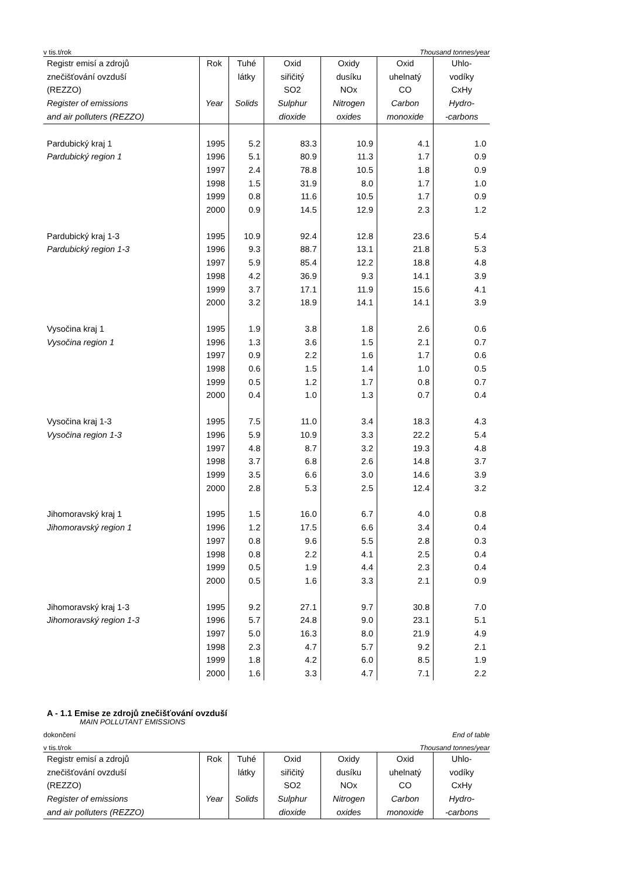v tis.t/rok Thousand tonnes/year
| Registr emisí a zdrojů znečišťování ovzduší (REZZO) Register of emissions and air polluters (REZZO) | Rok Year | Tuhé látky Solids | Oxid siřičitý SO2 Sulphur dioxide | Oxidy dusíku NOx Nitrogen oxides | Oxid uhelnatý CO Carbon monoxide | Uhlo- vodíky CxHy Hydro- -carbons |
| --- | --- | --- | --- | --- | --- | --- |
| Pardubický kraj 1 | 1995 | 5.2 | 83.3 | 10.9 | 4.1 | 1.0 |
| Pardubický region 1 | 1996 | 5.1 | 80.9 | 11.3 | 1.7 | 0.9 |
| | 1997 | 2.4 | 78.8 | 10.5 | 1.8 | 0.9 |
| | 1998 | 1.5 | 31.9 | 8.0 | 1.7 | 1.0 |
| | 1999 | 0.8 | 11.6 | 10.5 | 1.7 | 0.9 |
| | 2000 | 0.9 | 14.5 | 12.9 | 2.3 | 1.2 |
| Pardubický kraj 1-3 | 1995 | 10.9 | 92.4 | 12.8 | 23.6 | 5.4 |
| Pardubický region 1-3 | 1996 | 9.3 | 88.7 | 13.1 | 21.8 | 5.3 |
| | 1997 | 5.9 | 85.4 | 12.2 | 18.8 | 4.8 |
| | 1998 | 4.2 | 36.9 | 9.3 | 14.1 | 3.9 |
| | 1999 | 3.7 | 17.1 | 11.9 | 15.6 | 4.1 |
| | 2000 | 3.2 | 18.9 | 14.1 | 14.1 | 3.9 |
| Vysočina kraj 1 | 1995 | 1.9 | 3.8 | 1.8 | 2.6 | 0.6 |
| Vysočina region 1 | 1996 | 1.3 | 3.6 | 1.5 | 2.1 | 0.7 |
| | 1997 | 0.9 | 2.2 | 1.6 | 1.7 | 0.6 |
| | 1998 | 0.6 | 1.5 | 1.4 | 1.0 | 0.5 |
| | 1999 | 0.5 | 1.2 | 1.7 | 0.8 | 0.7 |
| | 2000 | 0.4 | 1.0 | 1.3 | 0.7 | 0.4 |
| Vysočina kraj 1-3 | 1995 | 7.5 | 11.0 | 3.4 | 18.3 | 4.3 |
| Vysočina region 1-3 | 1996 | 5.9 | 10.9 | 3.3 | 22.2 | 5.4 |
| | 1997 | 4.8 | 8.7 | 3.2 | 19.3 | 4.8 |
| | 1998 | 3.7 | 6.8 | 2.6 | 14.8 | 3.7 |
| | 1999 | 3.5 | 6.6 | 3.0 | 14.6 | 3.9 |
| | 2000 | 2.8 | 5.3 | 2.5 | 12.4 | 3.2 |
| Jihomoravský kraj 1 | 1995 | 1.5 | 16.0 | 6.7 | 4.0 | 0.8 |
| Jihomoravský region 1 | 1996 | 1.2 | 17.5 | 6.6 | 3.4 | 0.4 |
| | 1997 | 0.8 | 9.6 | 5.5 | 2.8 | 0.3 |
| | 1998 | 0.8 | 2.2 | 4.1 | 2.5 | 0.4 |
| | 1999 | 0.5 | 1.9 | 4.4 | 2.3 | 0.4 |
| | 2000 | 0.5 | 1.6 | 3.3 | 2.1 | 0.9 |
| Jihomoravský kraj 1-3 | 1995 | 9.2 | 27.1 | 9.7 | 30.8 | 7.0 |
| Jihomoravský region 1-3 | 1996 | 5.7 | 24.8 | 9.0 | 23.1 | 5.1 |
| | 1997 | 5.0 | 16.3 | 8.0 | 21.9 | 4.9 |
| | 1998 | 2.3 | 4.7 | 5.7 | 9.2 | 2.1 |
| | 1999 | 1.8 | 4.2 | 6.0 | 8.5 | 1.9 |
| | 2000 | 1.6 | 3.3 | 4.7 | 7.1 | 2.2 |
A - 1.1 Emise ze zdrojů znečišťování ovzduší
MAIN POLLUTANT EMISSIONS
dokončení End of table
v tis.t/rok Thousand tonnes/year
| Registr emisí a zdrojů znečišťování ovzduší (REZZO) Register of emissions and air polluters (REZZO) | Rok Year | Tuhé látky Solids | Oxid siřičitý SO2 Sulphur dioxide | Oxidy dusíku NOx Nitrogen oxides | Oxid uhelnatý CO Carbon monoxide | Uhlo- vodíky CxHy Hydro- -carbons |
| --- | --- | --- | --- | --- | --- | --- |